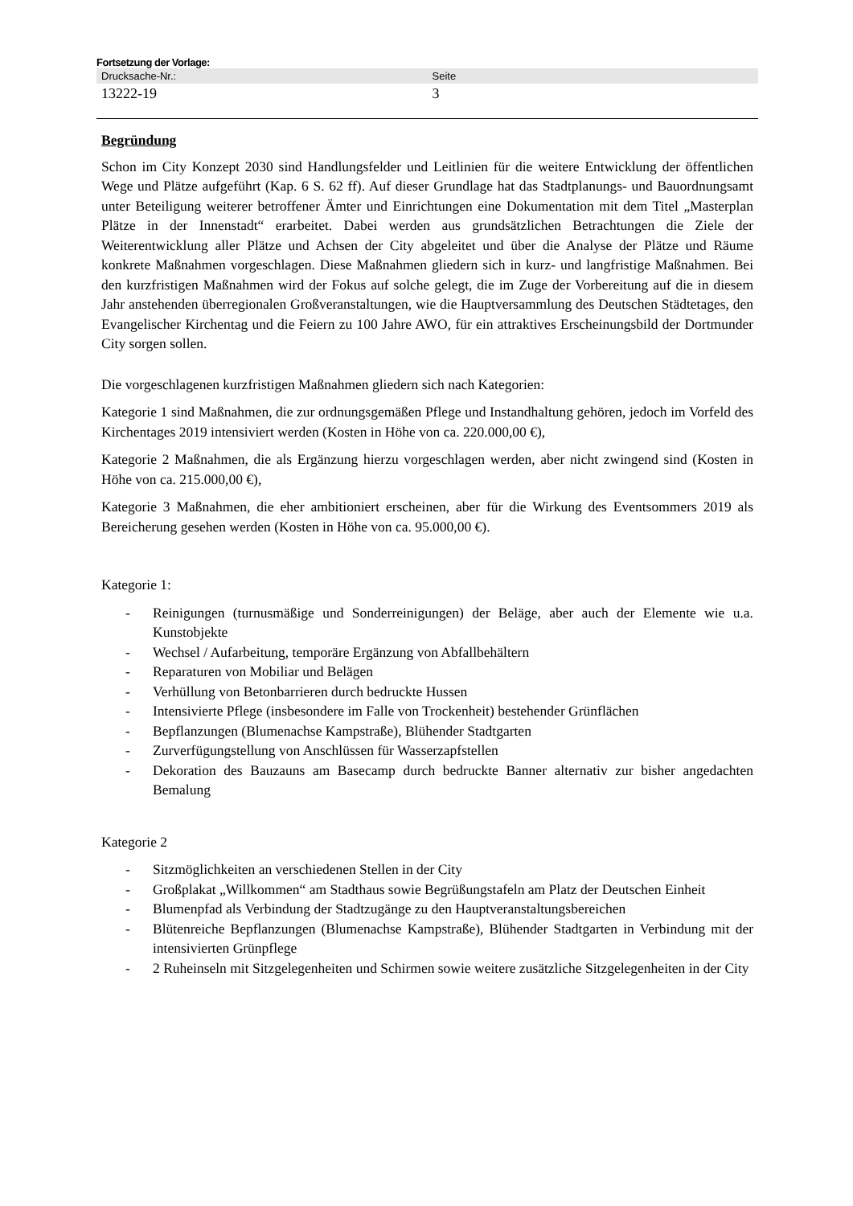Fortsetzung der Vorlage:
| Drucksache-Nr.: | Seite |
| --- | --- |
| 13222-19 | 3 |
Begründung
Schon im City Konzept 2030 sind Handlungsfelder und Leitlinien für die weitere Entwicklung der öffentlichen Wege und Plätze aufgeführt (Kap. 6 S. 62 ff). Auf dieser Grundlage hat das Stadtplanungs- und Bauordnungsamt unter Beteiligung weiterer betroffener Ämter und Einrichtungen eine Dokumentation mit dem Titel „Masterplan Plätze in der Innenstadt“ erarbeitet. Dabei werden aus grundsätzlichen Betrachtungen die Ziele der Weiterentwicklung aller Plätze und Achsen der City abgeleitet und über die Analyse der Plätze und Räume konkrete Maßnahmen vorgeschlagen. Diese Maßnahmen gliedern sich in kurz- und langfristige Maßnahmen. Bei den kurzfristigen Maßnahmen wird der Fokus auf solche gelegt, die im Zuge der Vorbereitung auf die in diesem Jahr anstehenden überregionalen Großveranstaltungen, wie die Hauptversammlung des Deutschen Städtetages, den Evangelischer Kirchentag und die Feiern zu 100 Jahre AWO, für ein attraktives Erscheinungsbild der Dortmunder City sorgen sollen.
Die vorgeschlagenen kurzfristigen Maßnahmen gliedern sich nach Kategorien:
Kategorie 1 sind Maßnahmen, die zur ordnungsgemäßen Pflege und Instandhaltung gehören, jedoch im Vorfeld des Kirchentages 2019 intensiviert werden (Kosten in Höhe von ca. 220.000,00 €),
Kategorie 2 Maßnahmen, die als Ergänzung hierzu vorgeschlagen werden, aber nicht zwingend sind (Kosten in Höhe von ca. 215.000,00 €),
Kategorie 3 Maßnahmen, die eher ambitioniert erscheinen, aber für die Wirkung des Eventsommers 2019 als Bereicherung gesehen werden (Kosten in Höhe von ca. 95.000,00 €).
Kategorie 1:
- Reinigungen (turnusmäßige und Sonderreinigungen) der Beläge, aber auch der Elemente wie u.a. Kunstobjekte
- Wechsel / Aufarbeitung, temporäre Ergänzung von Abfallbehältern
- Reparaturen von Mobiliar und Belägen
- Verhüllung von Betonbarrieren durch bedruckte Hussen
- Intensivierte Pflege (insbesondere im Falle von Trockenheit) bestehender Grünflächen
- Bepflanzungen (Blumenachse Kampstraße), Blühender Stadtgarten
- Zurverfügungstellung von Anschlüssen für Wasserzapfstellen
- Dekoration des Bauzauns am Basecamp durch bedruckte Banner alternativ zur bisher angedachten Bemalung
Kategorie 2
- Sitzmöglichkeiten an verschiedenen Stellen in der City
- Großplakat „Willkommen“ am Stadthaus sowie Begrüßungstafeln am Platz der Deutschen Einheit
- Blumenpfad als Verbindung der Stadtzugänge zu den Hauptveranstaltungsbereichen
- Blütenreiche Bepflanzungen (Blumenachse Kampstraße), Blühender Stadtgarten in Verbindung mit der intensivierten Grünpflege
- 2 Ruheinseln mit Sitzgelegenheiten und Schirmen sowie weitere zusätzliche Sitzgelegenheiten in der City